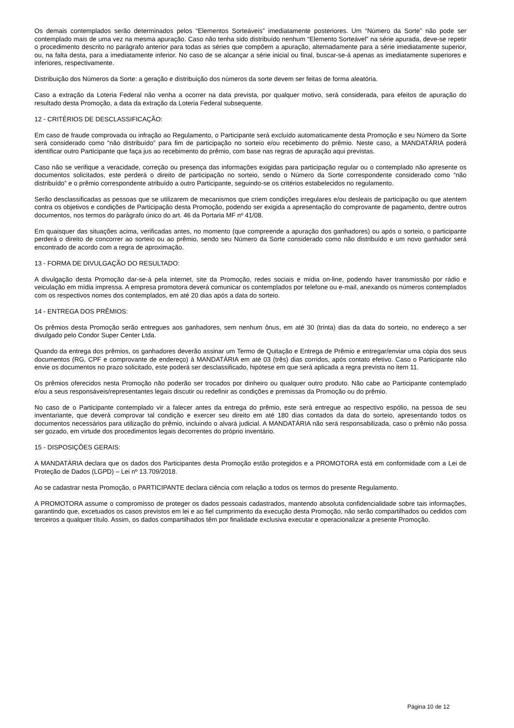Os demais contemplados serão determinados pelos “Elementos Sorteáveis” imediatamente posteriores. Um “Número da Sorte” não pode ser contemplado mais de uma vez na mesma apuração. Caso não tenha sido distribuído nenhum “Elemento Sorteável” na série apurada, deve-se repetir o procedimento descrito no parágrafo anterior para todas as séries que compõem a apuração, alternadamente para a série imediatamente superior, ou, na falta desta, para a imediatamente inferior. No caso de se alcançar a série inicial ou final, buscar-se-á apenas as imediatamente superiores e inferiores, respectivamente.
Distribuição dos Números da Sorte: a geração e distribuição dos números da sorte devem ser feitas de forma aleatória.
Caso a extração da Loteria Federal não venha a ocorrer na data prevista, por qualquer motivo, será considerada, para efeitos de apuração do resultado desta Promoção, a data da extração da Loteria Federal subsequente.
12 - CRITÉRIOS DE DESCLASSIFICAÇÃO:
Em caso de fraude comprovada ou infração ao Regulamento, o Participante será excluído automaticamente desta Promoção e seu Número da Sorte será considerado como “não distribuído” para fim de participação no sorteio e/ou recebimento do prêmio. Neste caso, a MANDATÁRIA poderá identificar outro Participante que faça jus ao recebimento do prêmio, com base nas regras de apuração aqui previstas.
Caso não se verifique a veracidade, correção ou presença das informações exigidas para participação regular ou o contemplado não apresente os documentos solicitados, este perderá o direito de participação no sorteio, sendo o Número da Sorte correspondente considerado como “não distribuído” e o prêmio correspondente atribuído a outro Participante, seguindo-se os critérios estabelecidos no regulamento.
Serão desclassificadas as pessoas que se utilizarem de mecanismos que criem condições irregulares e/ou desleais de participação ou que atentem contra os objetivos e condições de Participação desta Promoção, podendo ser exigida a apresentação do comprovante de pagamento, dentre outros documentos, nos termos do parágrafo único do art. 46 da Portaria MF nº 41/08.
Em quaisquer das situações acima, verificadas antes, no momento (que compreende a apuração dos ganhadores) ou após o sorteio, o participante perderá o direito de concorrer ao sorteio ou ao prêmio, sendo seu Número da Sorte considerado como não distribuído e um novo ganhador será encontrado de acordo com a regra de aproximação.
13 - FORMA DE DIVULGAÇÃO DO RESULTADO:
A divulgação desta Promoção dar-se-á pela internet, site da Promoção, redes sociais e mídia on-line, podendo haver transmissão por rádio e veiculação em mídia impressa. A empresa promotora deverá comunicar os contemplados por telefone ou e-mail, anexando os números contemplados com os respectivos nomes dos contemplados, em até 20 dias após a data do sorteio.
14 - ENTREGA DOS PRÊMIOS:
Os prêmios desta Promoção serão entregues aos ganhadores, sem nenhum ônus, em até 30 (trinta) dias da data do sorteio, no endereço a ser divulgado pelo Condor Super Center Ltda.
Quando da entrega dos prêmios, os ganhadores deverão assinar um Termo de Quitação e Entrega de Prêmio e entregar/enviar uma cópia dos seus documentos (RG, CPF e comprovante de endereço) à MANDATÁRIA em até 03 (três) dias corridos, após contato efetivo. Caso o Participante não envie os documentos no prazo solicitado, este poderá ser desclassificado, hipótese em que será aplicada a regra prevista no item 11.
Os prêmios oferecidos nesta Promoção não poderão ser trocados por dinheiro ou qualquer outro produto. Não cabe ao Participante contemplado e/ou a seus responsáveis/representantes legais discutir ou redefinir as condições e premissas da Promoção ou do prêmio.
No caso de o Participante contemplado vir a falecer antes da entrega do prêmio, este será entregue ao respectivo espólio, na pessoa de seu inventariante, que deverá comprovar tal condição e exercer seu direito em até 180 dias contados da data do sorteio, apresentando todos os documentos necessários para utilização do prêmio, incluindo o alvará judicial. A MANDATÁRIA não será responsabilizada, caso o prêmio não possa ser gozado, em virtude dos procedimentos legais decorrentes do próprio inventário.
15 - DISPOSIÇÕES GERAIS:
A MANDATÁRIA declara que os dados dos Participantes desta Promoção estão protegidos e a PROMOTORA está em conformidade com a Lei de Proteção de Dados (LGPD) – Lei nº 13.709/2018.
Ao se cadastrar nesta Promoção, o PARTICIPANTE declara ciência com relação a todos os termos do presente Regulamento.
A PROMOTORA assume o compromisso de proteger os dados pessoais cadastrados, mantendo absoluta confidencialidade sobre tais informações, garantindo que, excetuados os casos previstos em lei e ao fiel cumprimento da execução desta Promoção, não serão compartilhados ou cedidos com terceiros a qualquer título. Assim, os dados compartilhados têm por finalidade exclusiva executar e operacionalizar a presente Promoção.
Página 10 de 12